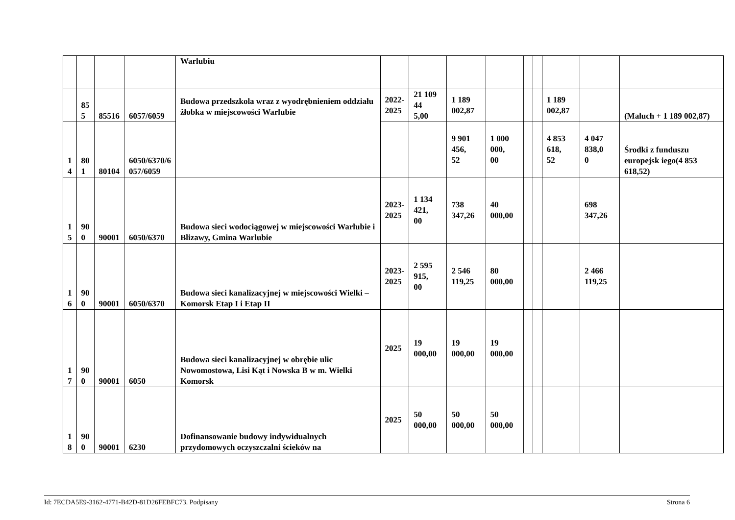| | | | | Warlubiu | | | | | | | | | |
| | 85 5 | 85516 | 6057/6059 | Budowa przedszkola wraz z wyodrębnieniem oddziału żłobka w miejscowości Warlubie | 2022- 2025 | 21 109 44 5,00 | 1 189 002,87 | | | | 1 189 002,87 | | (Maluch + 1 189 002,87) |
| 1 4 | 80 1 | 80104 | 6050/6370/6 057/6059 | | | | 9 901 456, 52 | 1 000 000, 00 | | | 4 853 618, 52 | 4 047 838,0 0 | Środki z funduszu europejsk iego(4 853 618,52) |
| 1 5 | 90 0 | 90001 | 6050/6370 | Budowa sieci wodociągowej w miejscowości Warlubie i Blizawy, Gmina Warlubie | 2023- 2025 | 1 134 421, 00 | 738 347,26 | 40 000,00 | | | | 698 347,26 | |
| 1 6 | 90 0 | 90001 | 6050/6370 | Budowa sieci kanalizacyjnej w miejscowości Wielki – Komorsk Etap I i Etap II | 2023- 2025 | 2 595 915, 00 | 2 546 119,25 | 80 000,00 | | | | 2 466 119,25 | |
| 1 7 | 90 0 | 90001 | 6050 | Budowa sieci kanalizacyjnej w obrębie ulic Nowomostowa, Lisi Kąt i Nowska B w m. Wielki Komorsk | 2025 | 19 000,00 | 19 000,00 | 19 000,00 | | | | | |
| 1 8 | 90 0 | 90001 | 6230 | Dofinansowanie budowy indywidualnych przydomowych oczyszczalni ścieków na | 2025 | 50 000,00 | 50 000,00 | 50 000,00 | | | | | |
Id: 7ECDA5E9-3162-4771-B42D-81D26FEBFC73. Podpisany Strona 6